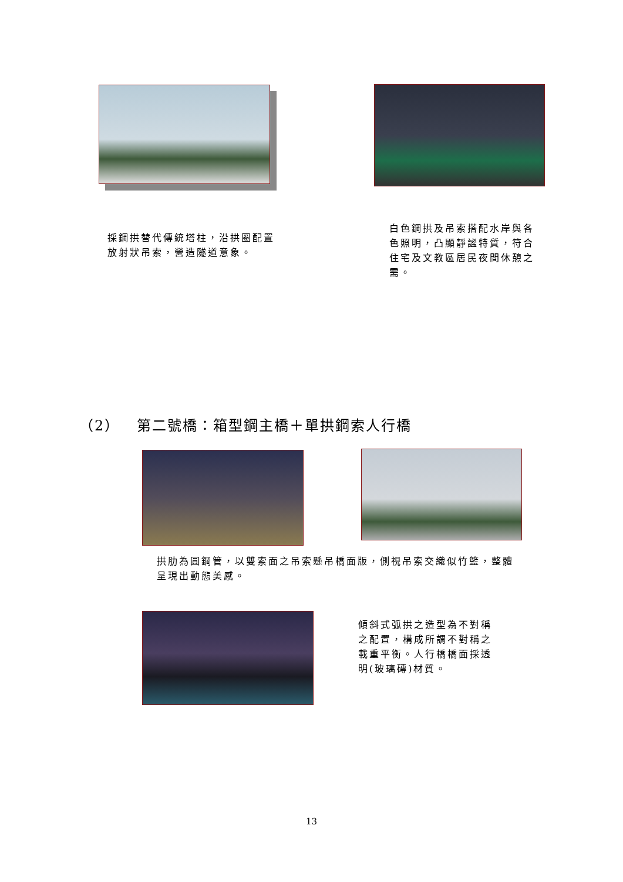採鋼拱替代傳統塔柱，沿拱圈配置放射狀吊索，營造隧道意象。
白色鋼拱及吊索搭配水岸與各色照明，凸顯靜謐特質，符合住宅及文教區居民夜間休憩之需。
（2） 第二號橋：箱型鋼主橋＋單拱鋼索人行橋
拱肋為圓鋼管，以雙索面之吊索懸吊橋面版，側視吊索交織似竹籃，整體呈現出動態美感。
傾斜式弧拱之造型為不對稱之配置，構成所謂不對稱之載重平衡。人行橋橋面採透明(玻璃磚)材質。
13